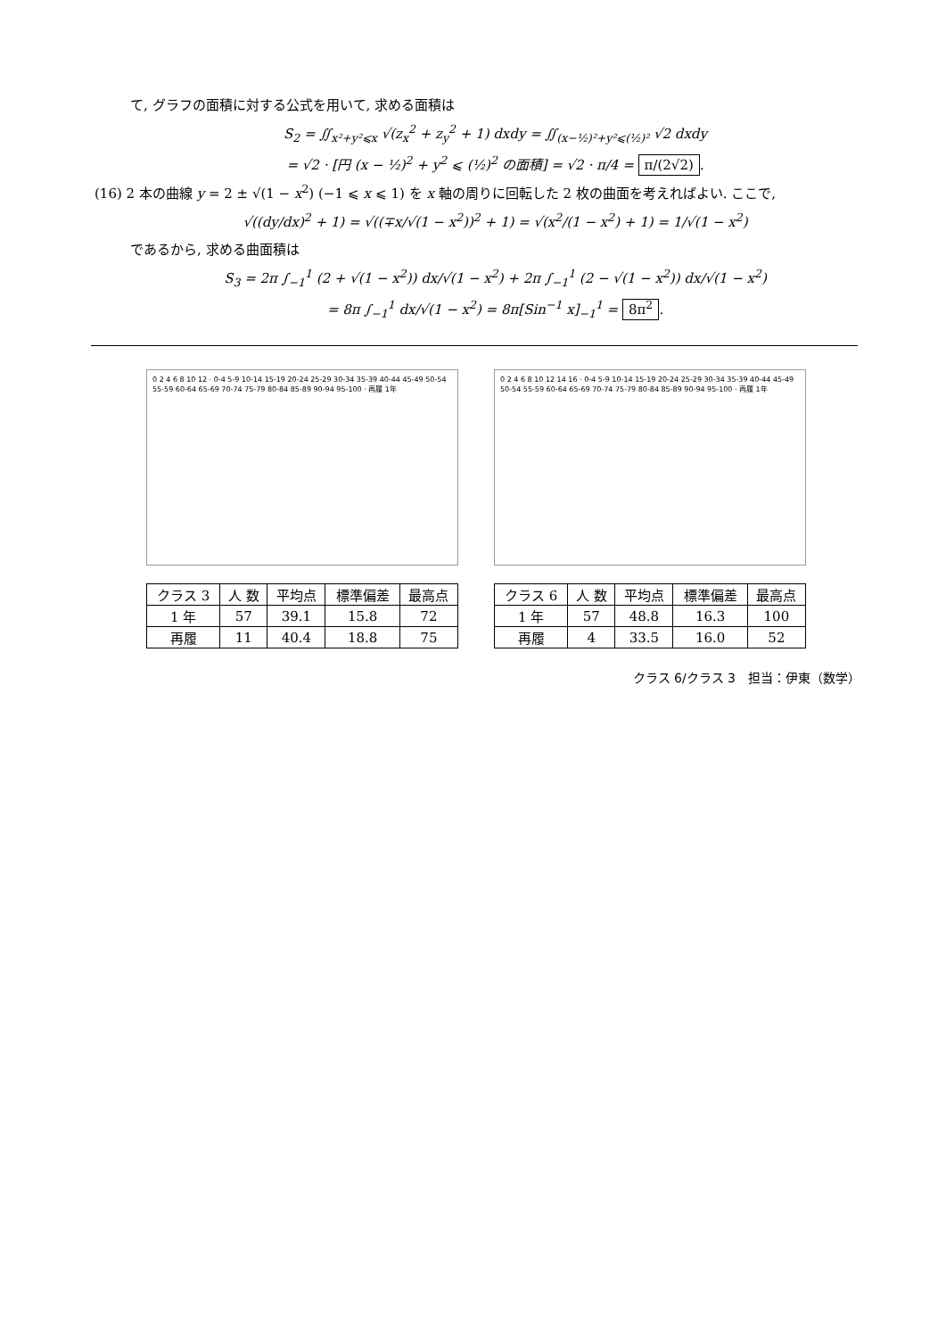て, グラフの面積に対する公式を用いて, 求める面積は
S<sub>2</sub> = ∬<sub>x²+y²⩽x</sub> √(z<sub>x</sub><sup>2</sup> + z<sub>y</sub><sup>2</sup> + 1) dxdy = ∬<sub>(x−½)²+y²⩽(½)²</sub> √2 dxdy
= √2 · [円 (x − ½)<sup>2</sup> + y<sup>2</sup> ⩽ (½)<sup>2</sup> の面積] = √2 · π/4 = π/(2√2).
(16) 2 本の曲線 y = 2 ± √(1 − x<sup>2</sup>) (−1 ⩽ x ⩽ 1) を x 軸の周りに回転した 2 枚の曲面を考えればよい. ここで,
√((dy/dx)<sup>2</sup> + 1) = √((∓x/√(1 − x<sup>2</sup>))<sup>2</sup> + 1) = √(x<sup>2</sup>/(1 − x<sup>2</sup>) + 1) = 1/√(1 − x<sup>2</sup>)
であるから, 求める曲面積は
S<sub>3</sub> = 2π ∫<sub>−1</sub><sup>1</sup> (2 + √(1 − x<sup>2</sup>)) dx/√(1 − x<sup>2</sup>) + 2π ∫<sub>−1</sub><sup>1</sup> (2 − √(1 − x<sup>2</sup>)) dx/√(1 − x<sup>2</sup>)
= 8π ∫<sub>−1</sub><sup>1</sup> dx/√(1 − x<sup>2</sup>) = 8π[Sin<sup>−1</sup> x]<sub>−1</sub><sup>1</sup> = 8π<sup>2</sup>.
0 2 4 6 8 10 12 · 0-4 5-9 10-14 15-19 20-24 25-29 30-34 35-39 40-44 45-49 50-54 55-59 60-64 65-69 70-74 75-79 80-84 85-89 90-94 95-100 · 再履 1年
| クラス 3 | 人 数 | 平均点 | 標準偏差 | 最高点 |
| --- | --- | --- | --- | --- |
| 1 年 | 57 | 39.1 | 15.8 | 72 |
| 再履 | 11 | 40.4 | 18.8 | 75 |
0 2 4 6 8 10 12 14 16 · 0-4 5-9 10-14 15-19 20-24 25-29 30-34 35-39 40-44 45-49 50-54 55-59 60-64 65-69 70-74 75-79 80-84 85-89 90-94 95-100 · 再履 1年
| クラス 6 | 人 数 | 平均点 | 標準偏差 | 最高点 |
| --- | --- | --- | --- | --- |
| 1 年 | 57 | 48.8 | 16.3 | 100 |
| 再履 | 4 | 33.5 | 16.0 | 52 |
クラス 6/クラス 3　担当：伊東（数学）